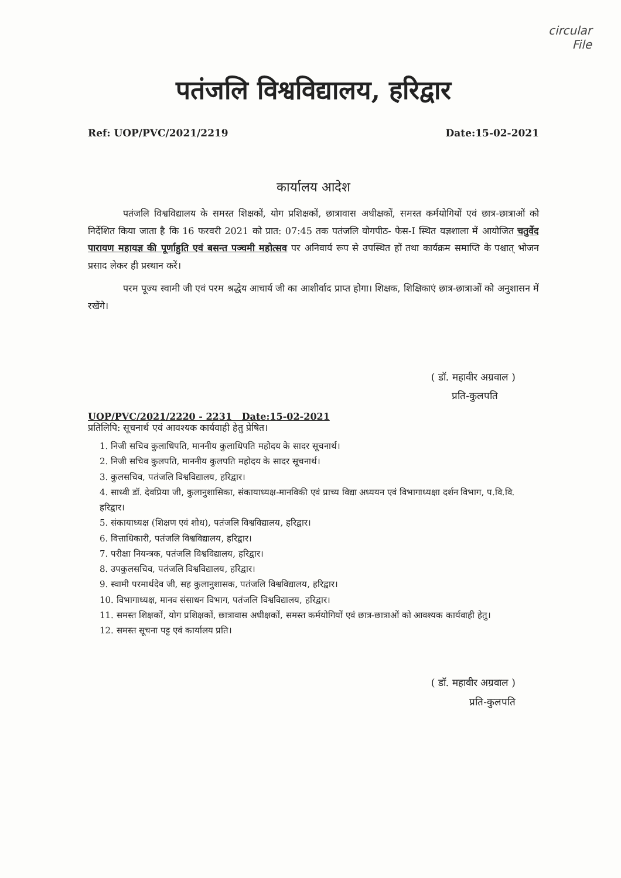circular
File
पतंजलि विश्वविद्यालय, हरिद्वार
Ref: UOP/PVC/2021/2219 Date:15-02-2021
कार्यालय आदेश
पतंजलि विश्वविद्यालय के समस्त शिक्षकों, योग प्रशिक्षकों, छात्रावास अधीक्षकों, समस्त कर्मयोगियों एवं छात्र-छात्राओं को निर्देशित किया जाता है कि 16 फरवरी 2021 को प्रात: 07:45 तक पतंजलि योगपीठ- फेस-I स्थित यज्ञशाला में आयोजित चतुर्वेद पारायण महायज्ञ की पूर्णाहुति एवं बसन्त पञ्चमी महोत्सव पर अनिवार्य रूप से उपस्थित हों तथा कार्यक्रम समाप्ति के पश्चात् भोजन प्रसाद लेकर ही प्रस्थान करें।
परम पूज्य स्वामी जी एवं परम श्रद्धेय आचार्य जी का आशीर्वाद प्राप्त होगा। शिक्षक, शिक्षिकाएं छात्र-छात्राओं को अनुशासन में रखेंगे।
( डॉ. महावीर अग्रवाल )
प्रति-कुलपति
UOP/PVC/2021/2220 - 2231 Date:15-02-2021
प्रतिलिपि: सूचनार्थ एवं आवश्यक कार्यवाही हेतु प्रेषित।
1. निजी सचिव कुलाधिपति, माननीय कुलाधिपति महोदय के सादर सूचनार्थ।
2. निजी सचिव कुलपति, माननीय कुलपति महोदय के सादर सूचनार्थ।
3. कुलसचिव, पतंजलि विश्वविद्यालय, हरिद्वार।
4. साध्वी डॉ. देवप्रिया जी, कुलानुशासिका, संकायाध्यक्ष-मानविकी एवं प्राच्य विद्या अध्ययन एवं विभागाध्यक्षा दर्शन विभाग, प.वि.वि. हरिद्वार।
5. संकायाध्यक्ष (शिक्षण एवं शोध), पतंजलि विश्वविद्यालय, हरिद्वार।
6. वित्ताधिकारी, पतंजलि विश्वविद्यालय, हरिद्वार।
7. परीक्षा नियन्त्रक, पतंजलि विश्वविद्यालय, हरिद्वार।
8. उपकुलसचिव, पतंजलि विश्वविद्यालय, हरिद्वार।
9. स्वामी परमार्थदेव जी, सह कुलानुशासक, पतंजलि विश्वविद्यालय, हरिद्वार।
10. विभागाध्यक्ष, मानव संसाधन विभाग, पतंजलि विश्वविद्यालय, हरिद्वार।
11. समस्त शिक्षकों, योग प्रशिक्षकों, छात्रावास अधीक्षकों, समस्त कर्मयोगियों एवं छात्र-छात्राओं को आवश्यक कार्यवाही हेतु।
12. समस्त सूचना पट्ट एवं कार्यालय प्रति।
( डॉ. महावीर अग्रवाल )
प्रति-कुलपति